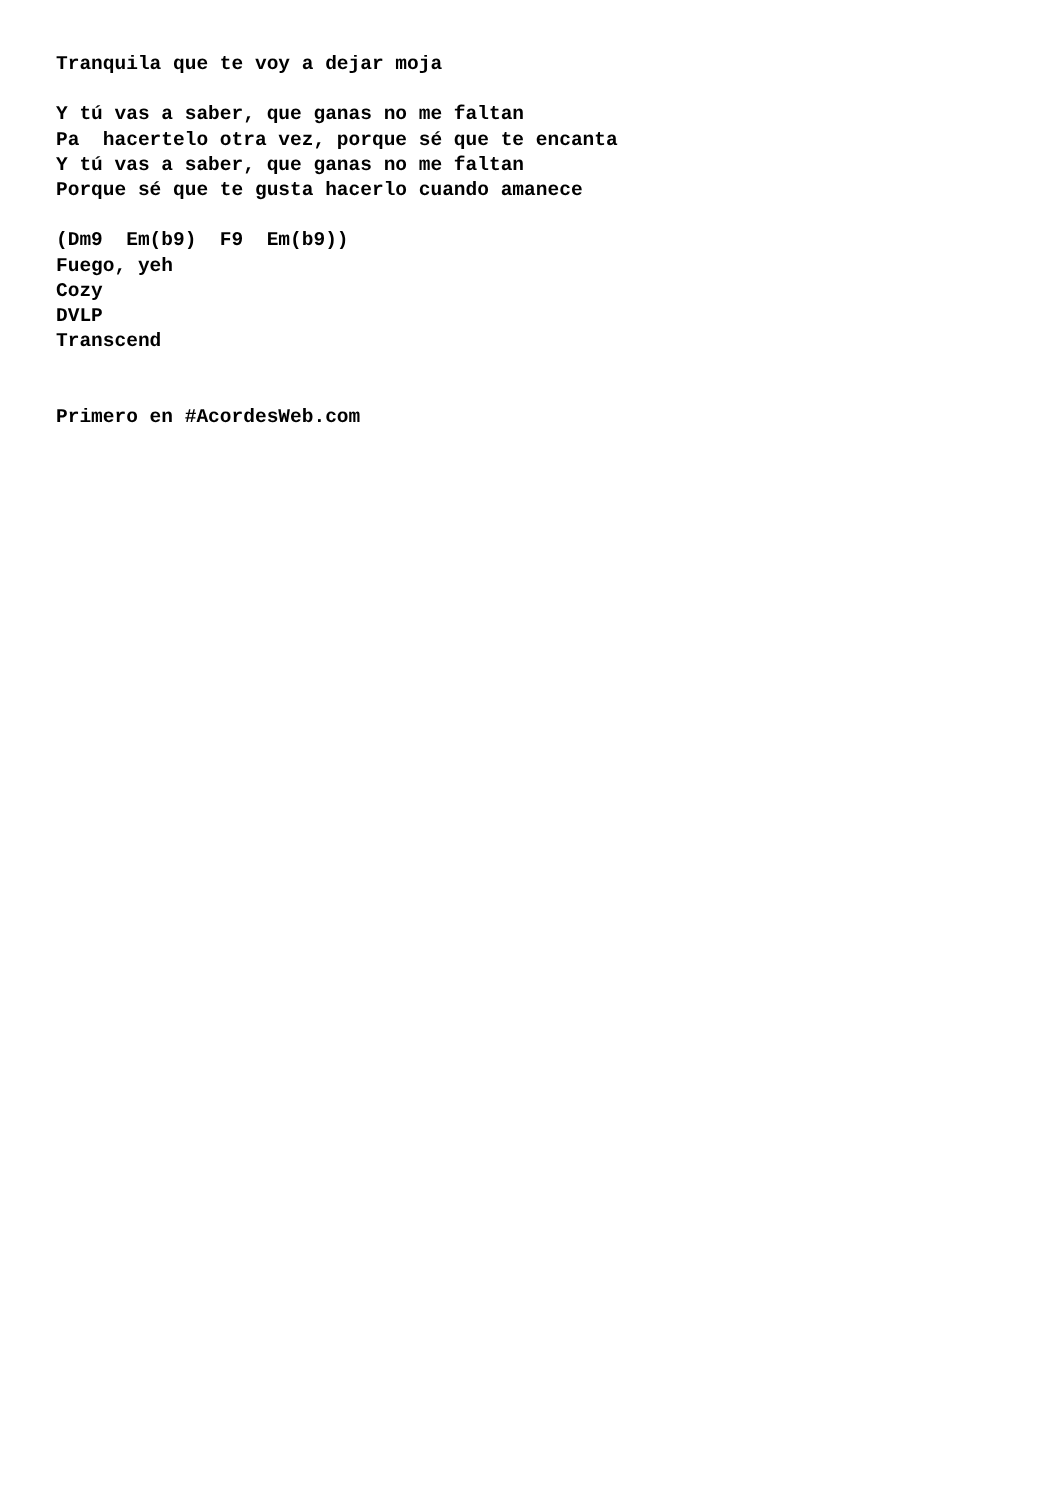Tranquila que te voy a dejar moja

Y tú vas a saber, que ganas no me faltan
Pa  hacertelo otra vez, porque sé que te encanta
Y tú vas a saber, que ganas no me faltan
Porque sé que te gusta hacerlo cuando amanece

(Dm9  Em(b9)  F9  Em(b9))
Fuego, yeh
Cozy
DVLP
Transcend


Primero en #AcordesWeb.com